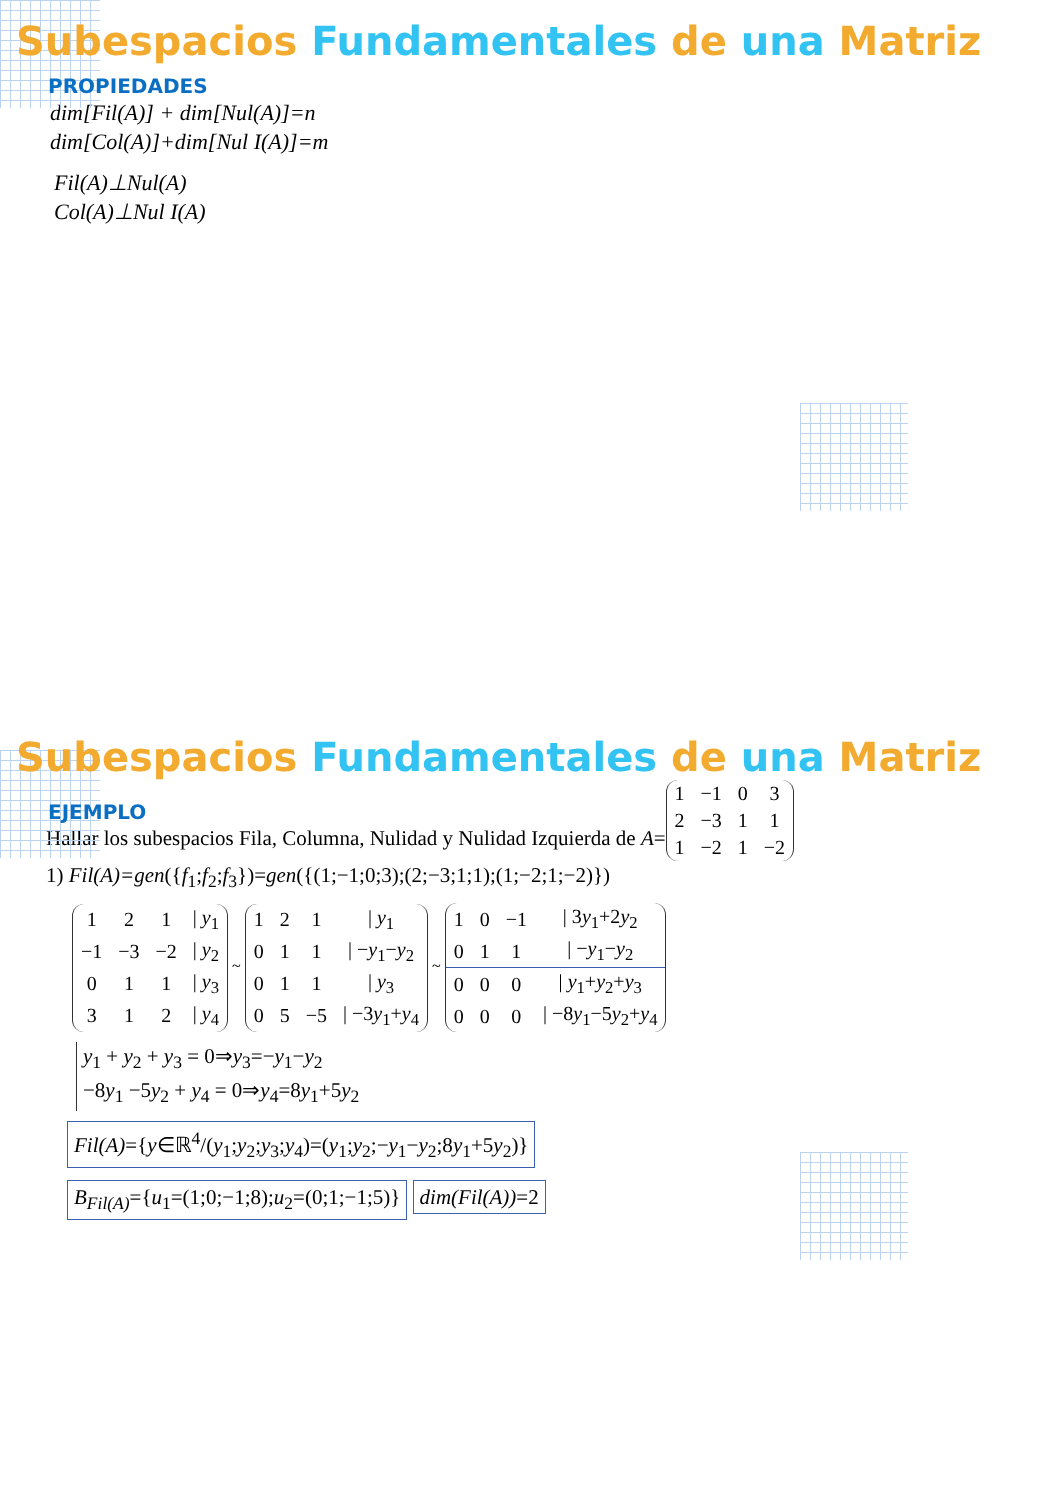Subespacios Fundamentales de una Matriz
PROPIEDADES
dim[Fil(A)] + dim[Nul(A)]=n
dim[Col(A)]+dim[Nul I(A)]=m
Fil(A)⊥Nul(A)
Col(A)⊥Nul I(A)
Subespacios Fundamentales de una Matriz
EJEMPLO
Hallar los subespacios Fila, Columna, Nulidad y Nulidad Izquierda de A=
| 1 | −1 | 0 | 3 |
| 2 | −3 | 1 | 1 |
| 1 | −2 | 1 | −2 |
1) Fil(A)=gen({f<sub>1</sub>;f<sub>2</sub>;f<sub>3</sub>})=gen({(1;−1;0;3);(2;−3;1;1);(1;−2;1;−2)})
| 1 | 2 | 1 | / y<sub>1</sub> |
| −1 | −3 | −2 | / y<sub>2</sub> |
| 0 | 1 | 1 | / y<sub>3</sub> |
| 3 | 1 | 2 | / y<sub>4</sub> |
~
| 1 | 2 | 1 | / y<sub>1</sub> |
| 0 | 1 | 1 | / − y<sub>1</sub>− y<sub>2</sub> |
| 0 | 1 | 1 | / y<sub>3</sub> |
| 0 | 5 | −5 | / −3 y<sub>1</sub>+ y<sub>4</sub> |
~
| 1 | 0 | −1 | / 3 y<sub>1</sub>+2 y<sub>2</sub> |
| 0 | 1 | 1 | / − y<sub>1</sub>− y<sub>2</sub> |
| 0 | 0 | 0 | / y<sub>1</sub>+ y<sub>2</sub>+ y<sub>3</sub> |
| 0 | 0 | 0 | / −8 y<sub>1</sub>−5 y<sub>2</sub>+ y<sub>4</sub> |
y<sub>1</sub> + y<sub>2</sub> + y<sub>3</sub> = 0⇒y<sub>3</sub>=−y<sub>1</sub>−y<sub>2</sub>
−8y<sub>1</sub> −5y<sub>2</sub> + y<sub>4</sub> = 0⇒y<sub>4</sub>=8y<sub>1</sub>+5y<sub>2</sub>
Fil(A)={y∈ℝ<sup>4</sup>/(y<sub>1</sub>;y<sub>2</sub>;y<sub>3</sub>;y<sub>4</sub>)=(y<sub>1</sub>;y<sub>2</sub>;−y<sub>1</sub>−y<sub>2</sub>;8y<sub>1</sub>+5y<sub>2</sub>)}
B<sub>Fil(A)</sub>={u<sub>1</sub>=(1;0;−1;8);u<sub>2</sub>=(0;1;−1;5)} dim(Fil(A))=2